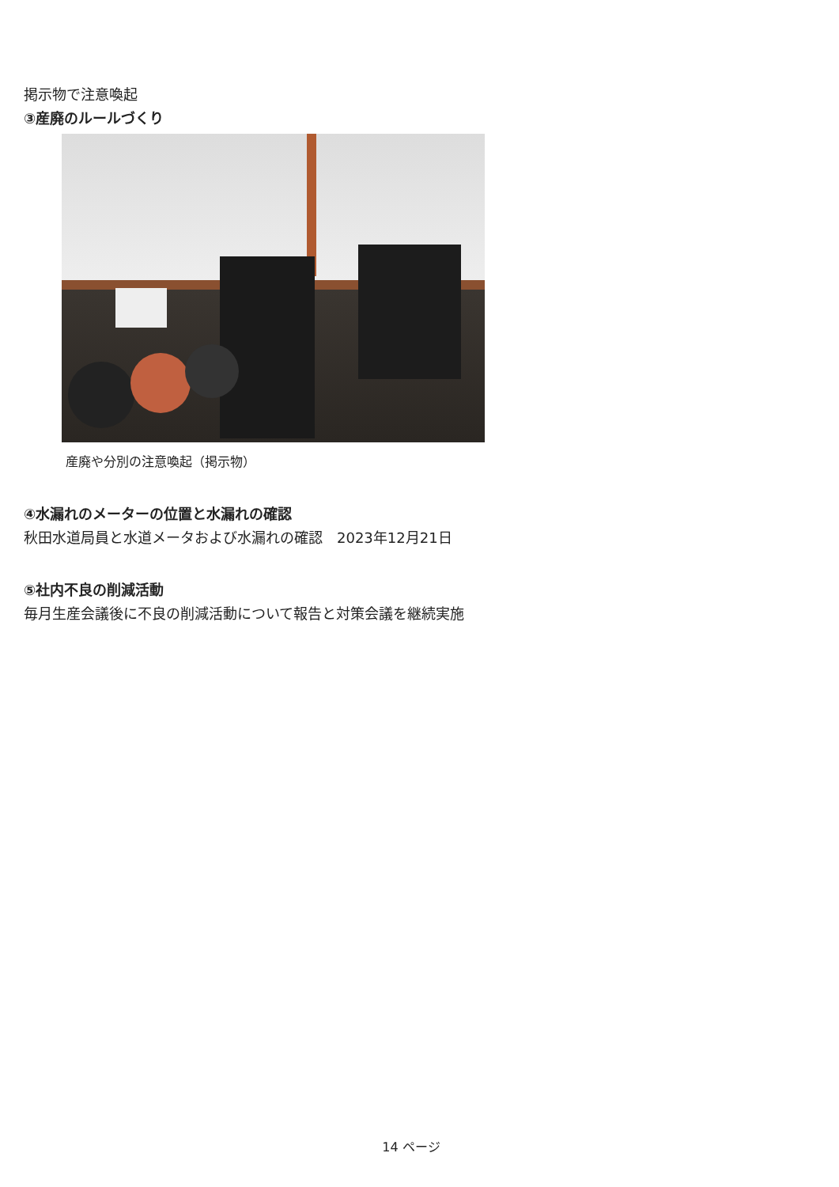掲示物で注意喚起
③産廃のルールづくり
産廃や分別の注意喚起（掲示物）
④水漏れのメーターの位置と水漏れの確認
秋田水道局員と水道メータおよび水漏れの確認　2023年12月21日
⑤社内不良の削減活動
毎月生産会議後に不良の削減活動について報告と対策会議を継続実施
14 ページ